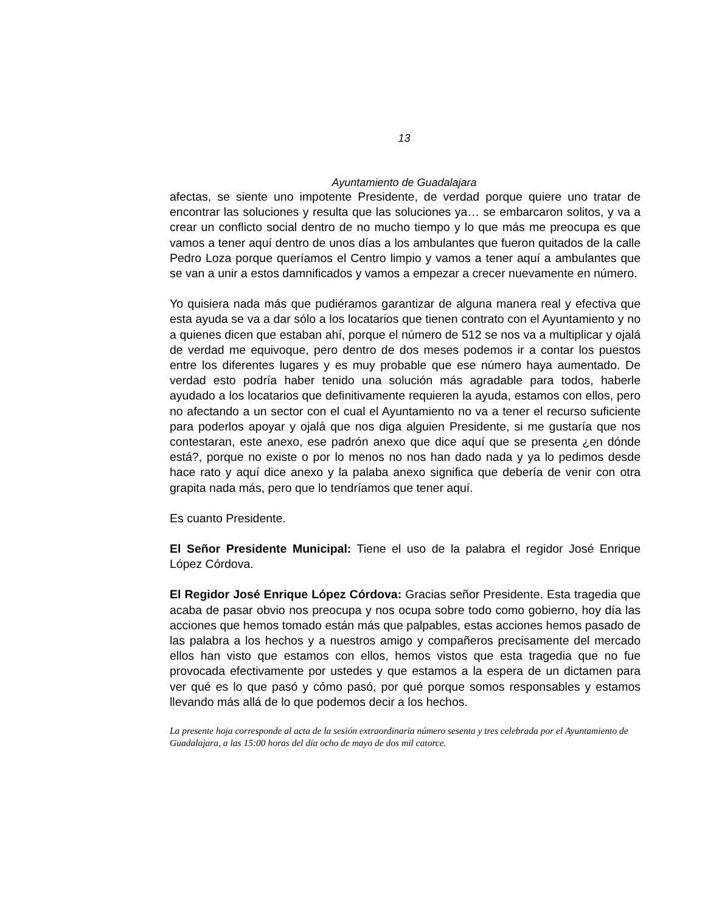13
Ayuntamiento de Guadalajara
afectas, se siente uno impotente Presidente, de verdad porque quiere uno tratar de encontrar las soluciones y resulta que las soluciones ya… se embarcaron solitos, y va a crear un conflicto social dentro de no mucho tiempo y lo que más me preocupa es que vamos a tener aquí dentro de unos días a los ambulantes que fueron quitados de la calle Pedro Loza porque queríamos el Centro limpio y vamos a tener aquí a ambulantes que se van a unir a estos damnificados y vamos a empezar a crecer nuevamente en número.
Yo quisiera nada más que pudiéramos garantizar de alguna manera real y efectiva que esta ayuda se va a dar sólo a los locatarios que tienen contrato con el Ayuntamiento y no a quienes dicen que estaban ahí, porque el número de 512 se nos va a multiplicar y ojalá de verdad me equivoque, pero dentro de dos meses podemos ir a contar los puestos entre los diferentes lugares y es muy probable que ese número haya aumentado. De verdad esto podría haber tenido una solución más agradable para todos, haberle ayudado a los locatarios que definitivamente requieren la ayuda, estamos con ellos, pero no afectando a un sector con el cual el Ayuntamiento no va a tener el recurso suficiente para poderlos apoyar y ojalá que nos diga alguien Presidente, si me gustaría que nos contestaran, este anexo, ese padrón anexo que dice aquí que se presenta ¿en dónde está?, porque no existe o por lo menos no nos han dado nada y ya lo pedimos desde hace rato y aquí dice anexo y la palaba anexo significa que debería de venir con otra grapita nada más, pero que lo tendríamos que tener aquí.
Es cuanto Presidente.
El Señor Presidente Municipal: Tiene el uso de la palabra el regidor José Enrique López Córdova.
El Regidor José Enrique López Córdova: Gracias señor Presidente. Esta tragedia que acaba de pasar obvio nos preocupa y nos ocupa sobre todo como gobierno, hoy día las acciones que hemos tomado están más que palpables, estas acciones hemos pasado de las palabra a los hechos y a nuestros amigo y compañeros precisamente del mercado ellos han visto que estamos con ellos, hemos vistos que esta tragedia que no fue provocada efectivamente por ustedes y que estamos a la espera de un dictamen para ver qué es lo que pasó y cómo pasó, por qué porque somos responsables y estamos llevando más allá de lo que podemos decir a los hechos.
La presente hoja corresponde al acta de la sesión extraordinaria número sesenta y tres celebrada por el Ayuntamiento de Guadalajara, a las 15:00 horas del día ocho de mayo de dos mil catorce.